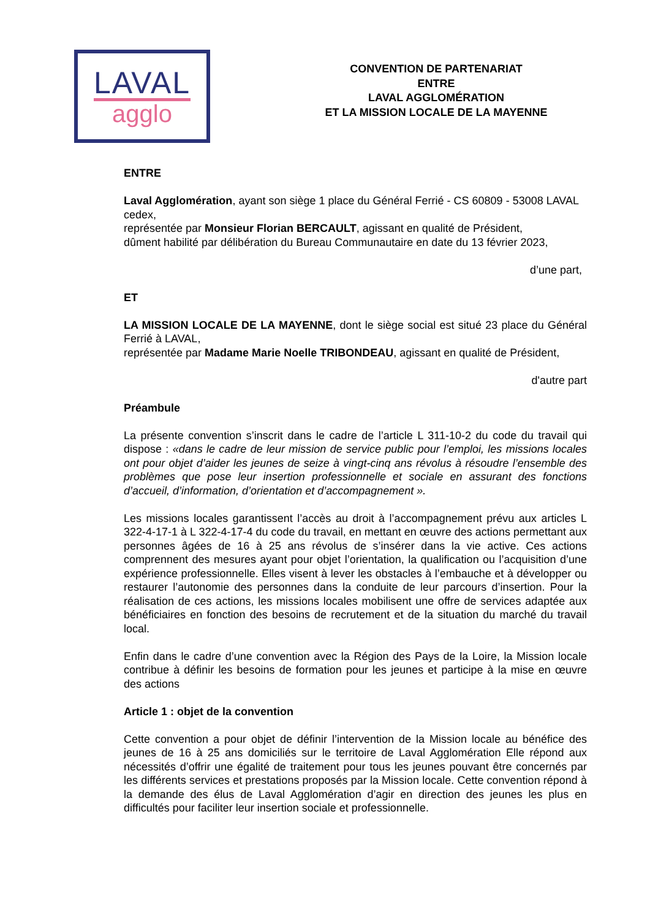LAVAL
agglo
CONVENTION DE PARTENARIAT
ENTRE
LAVAL AGGLOMÉRATION
ET LA MISSION LOCALE DE LA MAYENNE
ENTRE
Laval Agglomération, ayant son siège 1 place du Général Ferrié - CS 60809 - 53008 LAVAL cedex,
représentée par Monsieur Florian BERCAULT, agissant en qualité de Président,
dûment habilité par délibération du Bureau Communautaire en date du 13 février 2023,
d’une part,
ET
LA MISSION LOCALE DE LA MAYENNE, dont le siège social est situé 23 place du Général Ferrié à LAVAL,
représentée par Madame Marie Noelle TRIBONDEAU, agissant en qualité de Président,
d'autre part
Préambule
La présente convention s’inscrit dans le cadre de l’article L 311-10-2 du code du travail qui dispose : «dans le cadre de leur mission de service public pour l’emploi, les missions locales ont pour objet d’aider les jeunes de seize à vingt-cinq ans révolus à résoudre l’ensemble des problèmes que pose leur insertion professionnelle et sociale en assurant des fonctions d’accueil, d’information, d’orientation et d’accompagnement ».
Les missions locales garantissent l’accès au droit à l’accompagnement prévu aux articles L 322-4-17-1 à L 322-4-17-4 du code du travail, en mettant en œuvre des actions permettant aux personnes âgées de 16 à 25 ans révolus de s’insérer dans la vie active. Ces actions comprennent des mesures ayant pour objet l’orientation, la qualification ou l’acquisition d’une expérience professionnelle. Elles visent à lever les obstacles à l’embauche et à développer ou restaurer l’autonomie des personnes dans la conduite de leur parcours d’insertion. Pour la réalisation de ces actions, les missions locales mobilisent une offre de services adaptée aux bénéficiaires en fonction des besoins de recrutement et de la situation du marché du travail local.
Enfin dans le cadre d’une convention avec la Région des Pays de la Loire, la Mission locale contribue à définir les besoins de formation pour les jeunes et participe à la mise en œuvre des actions
Article 1 : objet de la convention
Cette convention a pour objet de définir l’intervention de la Mission locale au bénéfice des jeunes de 16 à 25 ans domiciliés sur le territoire de Laval Agglomération Elle répond aux nécessités d’offrir une égalité de traitement pour tous les jeunes pouvant être concernés par les différents services et prestations proposés par la Mission locale. Cette convention répond à la demande des élus de Laval Agglomération d’agir en direction des jeunes les plus en difficultés pour faciliter leur insertion sociale et professionnelle.